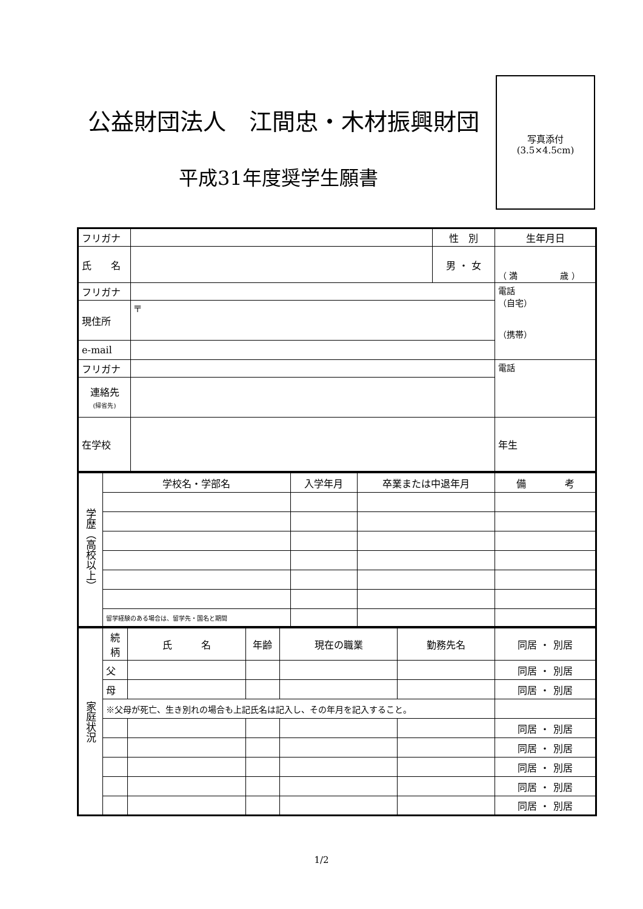公益財団法人　江間忠・木材振興財団
平成31年度奨学生願書
写真添付
(3.5×4.5cm)
| フリガナ | | 性 別 | 生年月日 |
| 氏 名 | | 男 ・ 女 | （ 満 歳 ） |
| フリガナ | | | 電話 （自宅） （携帯） |
| 現住所 | 〒 | | |
| e-mail | | | |
| フリガナ | | | 電話 |
| 連絡先 (帰省先) | | | |
| 在学校 | | | 年生 |
| 学歴（高校以上） | 学校名・学部名 | 入学年月 | 卒業または中退年月 | 備 考 |
| | 留学経験のある場合は、留学先・国名と期間 | | | |
| 家庭状況 | 続柄 | 氏 名 | 年齢 | 現在の職業 | 勤務先名 | 同居 ・ 別居 |
| | 父 | | | | | 同居 ・ 別居 |
| | 母 | | | | | 同居 ・ 別居 |
| | ※父母が死亡、生き別れの場合も上記氏名は記入し、その年月を記入すること。 | | | | | |
| | | | | | | 同居 ・ 別居 |
| | | | | | | 同居 ・ 別居 |
| | | | | | | 同居 ・ 別居 |
| | | | | | | 同居 ・ 別居 |
| | | | | | | 同居 ・ 別居 |
1/2